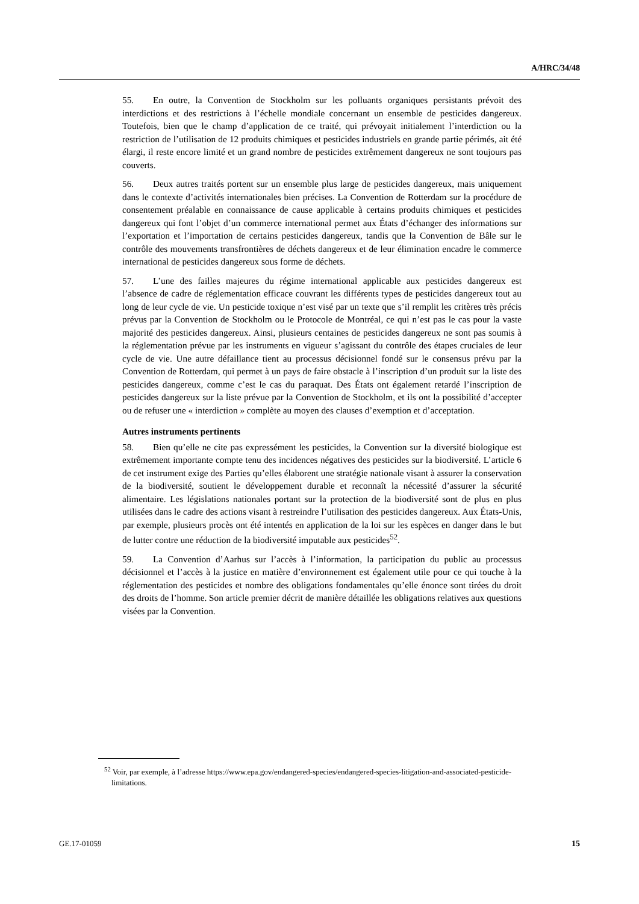A/HRC/34/48
55. En outre, la Convention de Stockholm sur les polluants organiques persistants prévoit des interdictions et des restrictions à l’échelle mondiale concernant un ensemble de pesticides dangereux. Toutefois, bien que le champ d’application de ce traité, qui prévoyait initialement l’interdiction ou la restriction de l’utilisation de 12 produits chimiques et pesticides industriels en grande partie périmés, ait été élargi, il reste encore limité et un grand nombre de pesticides extrêmement dangereux ne sont toujours pas couverts.
56. Deux autres traités portent sur un ensemble plus large de pesticides dangereux, mais uniquement dans le contexte d’activités internationales bien précises. La Convention de Rotterdam sur la procédure de consentement préalable en connaissance de cause applicable à certains produits chimiques et pesticides dangereux qui font l’objet d’un commerce international permet aux États d’échanger des informations sur l’exportation et l’importation de certains pesticides dangereux, tandis que la Convention de Bâle sur le contrôle des mouvements transfrontières de déchets dangereux et de leur élimination encadre le commerce international de pesticides dangereux sous forme de déchets.
57. L’une des failles majeures du régime international applicable aux pesticides dangereux est l’absence de cadre de réglementation efficace couvrant les différents types de pesticides dangereux tout au long de leur cycle de vie. Un pesticide toxique n’est visé par un texte que s’il remplit les critères très précis prévus par la Convention de Stockholm ou le Protocole de Montréal, ce qui n’est pas le cas pour la vaste majorité des pesticides dangereux. Ainsi, plusieurs centaines de pesticides dangereux ne sont pas soumis à la réglementation prévue par les instruments en vigueur s’agissant du contrôle des étapes cruciales de leur cycle de vie. Une autre défaillance tient au processus décisionnel fondé sur le consensus prévu par la Convention de Rotterdam, qui permet à un pays de faire obstacle à l’inscription d’un produit sur la liste des pesticides dangereux, comme c’est le cas du paraquat. Des États ont également retardé l’inscription de pesticides dangereux sur la liste prévue par la Convention de Stockholm, et ils ont la possibilité d’accepter ou de refuser une « interdiction » complète au moyen des clauses d’exemption et d’acceptation.
Autres instruments pertinents
58. Bien qu’elle ne cite pas expressément les pesticides, la Convention sur la diversité biologique est extrêmement importante compte tenu des incidences négatives des pesticides sur la biodiversité. L’article 6 de cet instrument exige des Parties qu’elles élaborent une stratégie nationale visant à assurer la conservation de la biodiversité, soutient le développement durable et reconnaît la nécessité d’assurer la sécurité alimentaire. Les législations nationales portant sur la protection de la biodiversité sont de plus en plus utilisées dans le cadre des actions visant à restreindre l’utilisation des pesticides dangereux. Aux États-Unis, par exemple, plusieurs procès ont été intentés en application de la loi sur les espèces en danger dans le but de lutter contre une réduction de la biodiversité imputable aux pesticides<sup>52</sup>.
59. La Convention d’Aarhus sur l’accès à l’information, la participation du public au processus décisionnel et l’accès à la justice en matière d’environnement est également utile pour ce qui touche à la réglementation des pesticides et nombre des obligations fondamentales qu’elle énonce sont tirées du droit des droits de l’homme. Son article premier décrit de manière détaillée les obligations relatives aux questions visées par la Convention.
<sup>52</sup> Voir, par exemple, à l’adresse https://www.epa.gov/endangered-species/endangered-species-litigation-and-associated-pesticide-limitations.
GE.17-01059 15